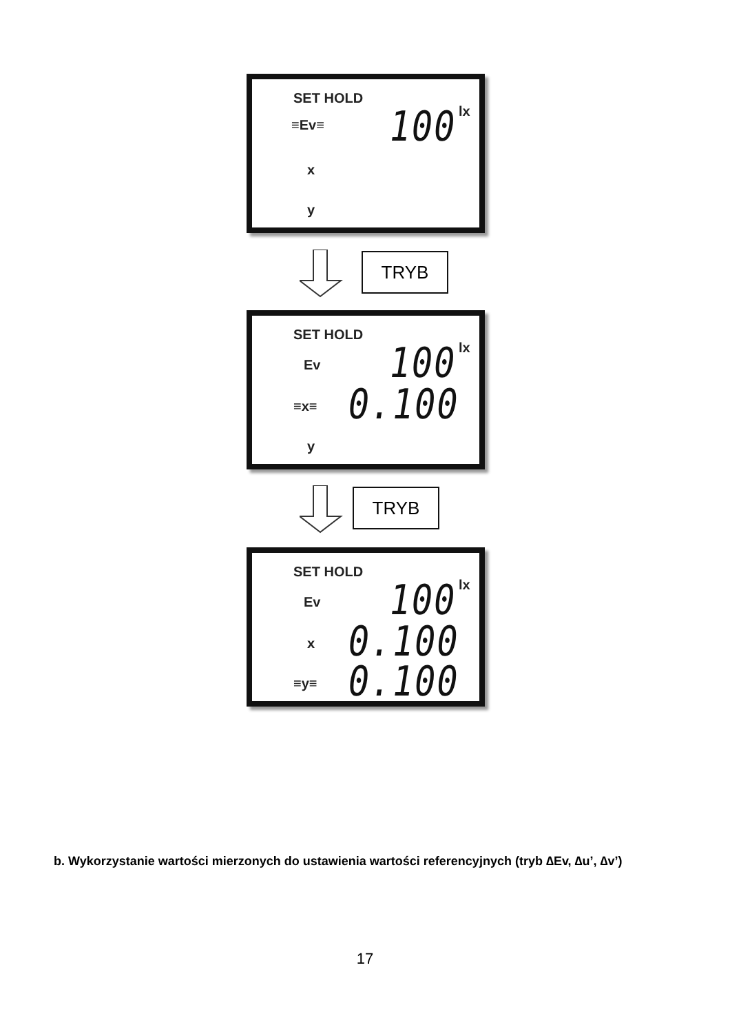SET HOLD
≡Ev≡ 100 lx
x
y
TRYB
SET HOLD
Ev 100 lx
≡x≡ 0.100
y
TRYB
SET HOLD
Ev 100 lx
x 0.100
≡y≡ 0.100
b. Wykorzystanie wartości mierzonych do ustawienia wartości referencyjnych (tryb ∆Ev, ∆u’, ∆v’)
17